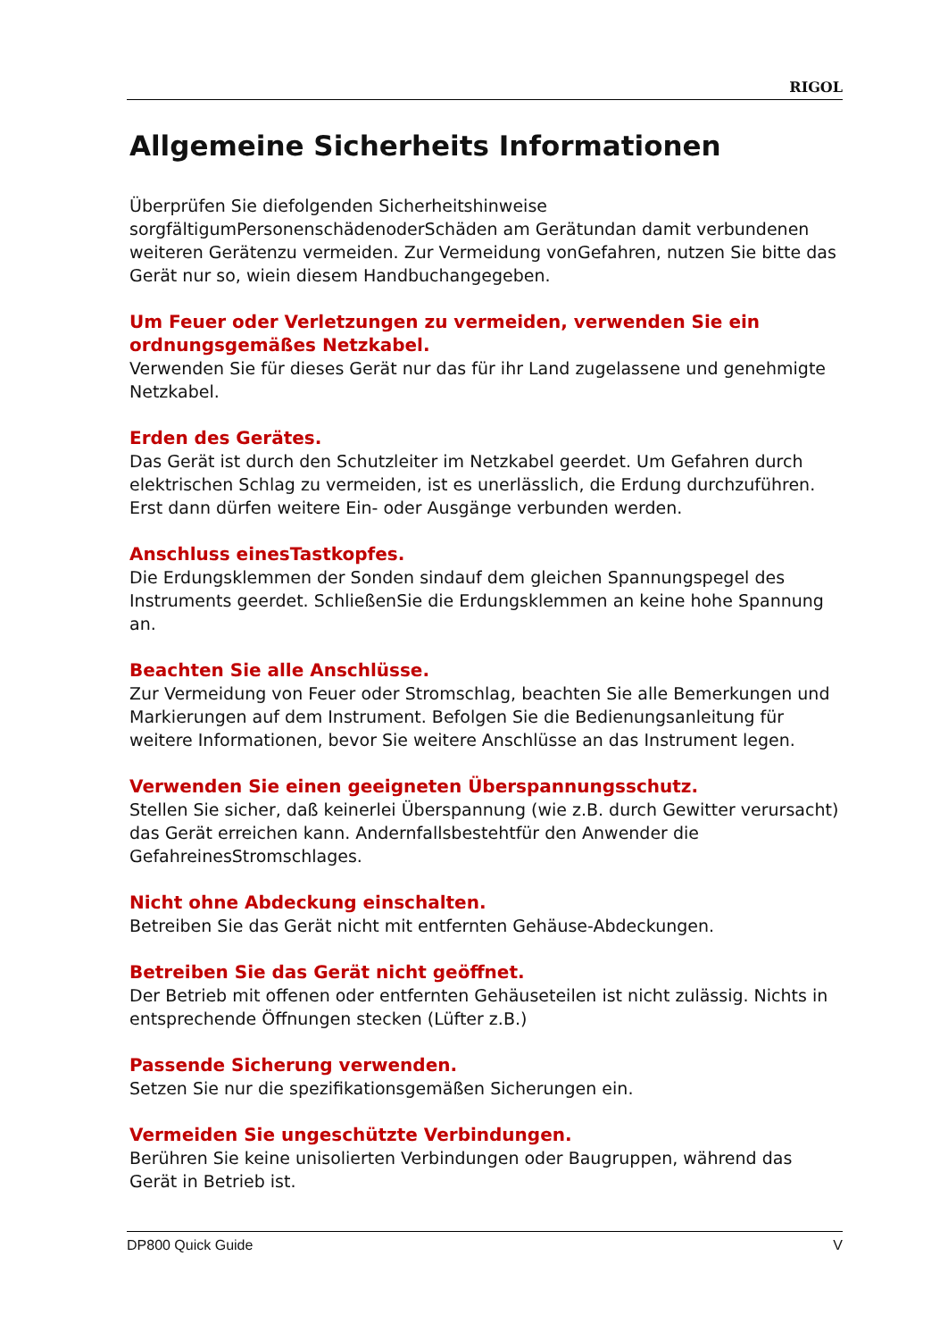RIGOL
Allgemeine Sicherheits Informationen
Überprüfen Sie diefolgenden Sicherheitshinweise sorgfältigumPersonenschädenoderSchäden am Gerätundan damit verbundenen weiteren Gerätenzu vermeiden. Zur Vermeidung vonGefahren, nutzen Sie bitte das Gerät nur so, wiein diesem Handbuchangegeben.
Um Feuer oder Verletzungen zu vermeiden, verwenden Sie ein ordnungsgemäßes Netzkabel.
Verwenden Sie für dieses Gerät nur das für ihr Land zugelassene und genehmigte Netzkabel.
Erden des Gerätes.
Das Gerät ist durch den Schutzleiter im Netzkabel geerdet. Um Gefahren durch elektrischen Schlag zu vermeiden, ist es unerlässlich, die Erdung durchzuführen. Erst dann dürfen weitere Ein- oder Ausgänge verbunden werden.
Anschluss einesTastkopfes.
Die Erdungsklemmen der Sonden sindauf dem gleichen Spannungspegel des Instruments geerdet. SchließenSie die Erdungsklemmen an keine hohe Spannung an.
Beachten Sie alle Anschlüsse.
Zur Vermeidung von Feuer oder Stromschlag, beachten Sie alle Bemerkungen und Markierungen auf dem Instrument. Befolgen Sie die Bedienungsanleitung für weitere Informationen, bevor Sie weitere Anschlüsse an das Instrument legen.
Verwenden Sie einen geeigneten Überspannungsschutz.
Stellen Sie sicher, daß keinerlei Überspannung (wie z.B. durch Gewitter verursacht) das Gerät erreichen kann. Andernfallsbestehtfür den Anwender die GefahreinesStromschlages.
Nicht ohne Abdeckung einschalten.
Betreiben Sie das Gerät nicht mit entfernten Gehäuse-Abdeckungen.
Betreiben Sie das Gerät nicht geöffnet.
Der Betrieb mit offenen oder entfernten Gehäuseteilen ist nicht zulässig. Nichts in entsprechende Öffnungen stecken (Lüfter z.B.)
Passende Sicherung verwenden.
Setzen Sie nur die spezifikationsgemäßen Sicherungen ein.
Vermeiden Sie ungeschützte Verbindungen.
Berühren Sie keine unisolierten Verbindungen oder Baugruppen, während das Gerät in Betrieb ist.
DP800 Quick Guide V